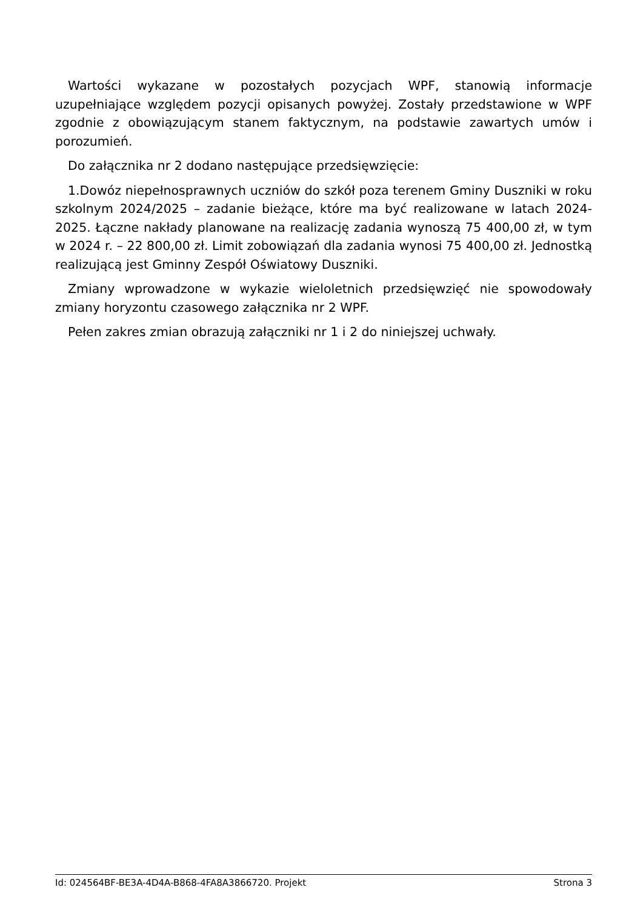Wartości wykazane w pozostałych pozycjach WPF, stanowią informacje uzupełniające względem pozycji opisanych powyżej. Zostały przedstawione w WPF zgodnie z obowiązującym stanem faktycznym, na podstawie zawartych umów i porozumień.
Do załącznika nr 2 dodano następujące przedsięwzięcie:
1.Dowóz niepełnosprawnych uczniów do szkół poza terenem Gminy Duszniki w roku szkolnym 2024/2025 – zadanie bieżące, które ma być realizowane w latach 2024-2025. Łączne nakłady planowane na realizację zadania wynoszą 75 400,00 zł, w tym w 2024 r. – 22 800,00 zł. Limit zobowiązań dla zadania wynosi 75 400,00 zł. Jednostką realizującą jest Gminny Zespół Oświatowy Duszniki.
Zmiany wprowadzone w wykazie wieloletnich przedsięwzięć nie spowodowały zmiany horyzontu czasowego załącznika nr 2 WPF.
Pełen zakres zmian obrazują załączniki nr 1 i 2 do niniejszej uchwały.
Id: 024564BF-BE3A-4D4A-B868-4FA8A3866720. Projekt Strona 3